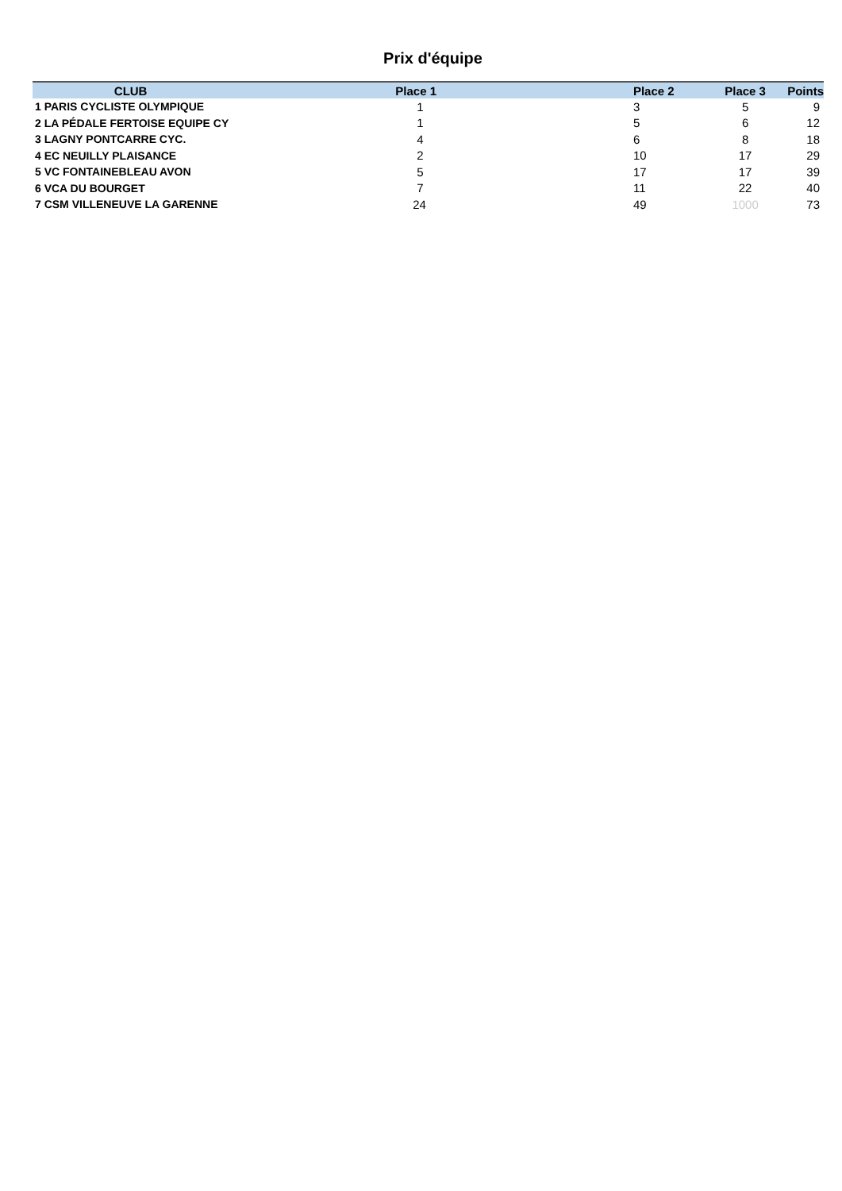Prix d'équipe
| CLUB | Place 1 | Place 2 | Place 3 | Points |
| --- | --- | --- | --- | --- |
| 1 PARIS CYCLISTE OLYMPIQUE | 1 | 3 | 5 | 9 |
| 2 LA PÉDALE FERTOISE EQUIPE CY | 1 | 5 | 6 | 12 |
| 3 LAGNY PONTCARRE CYC. | 4 | 6 | 8 | 18 |
| 4 EC NEUILLY PLAISANCE | 2 | 10 | 17 | 29 |
| 5 VC FONTAINEBLEAU AVON | 5 | 17 | 17 | 39 |
| 6 VCA DU BOURGET | 7 | 11 | 22 | 40 |
| 7 CSM VILLENEUVE LA GARENNE | 24 | 49 | 1000 | 73 |